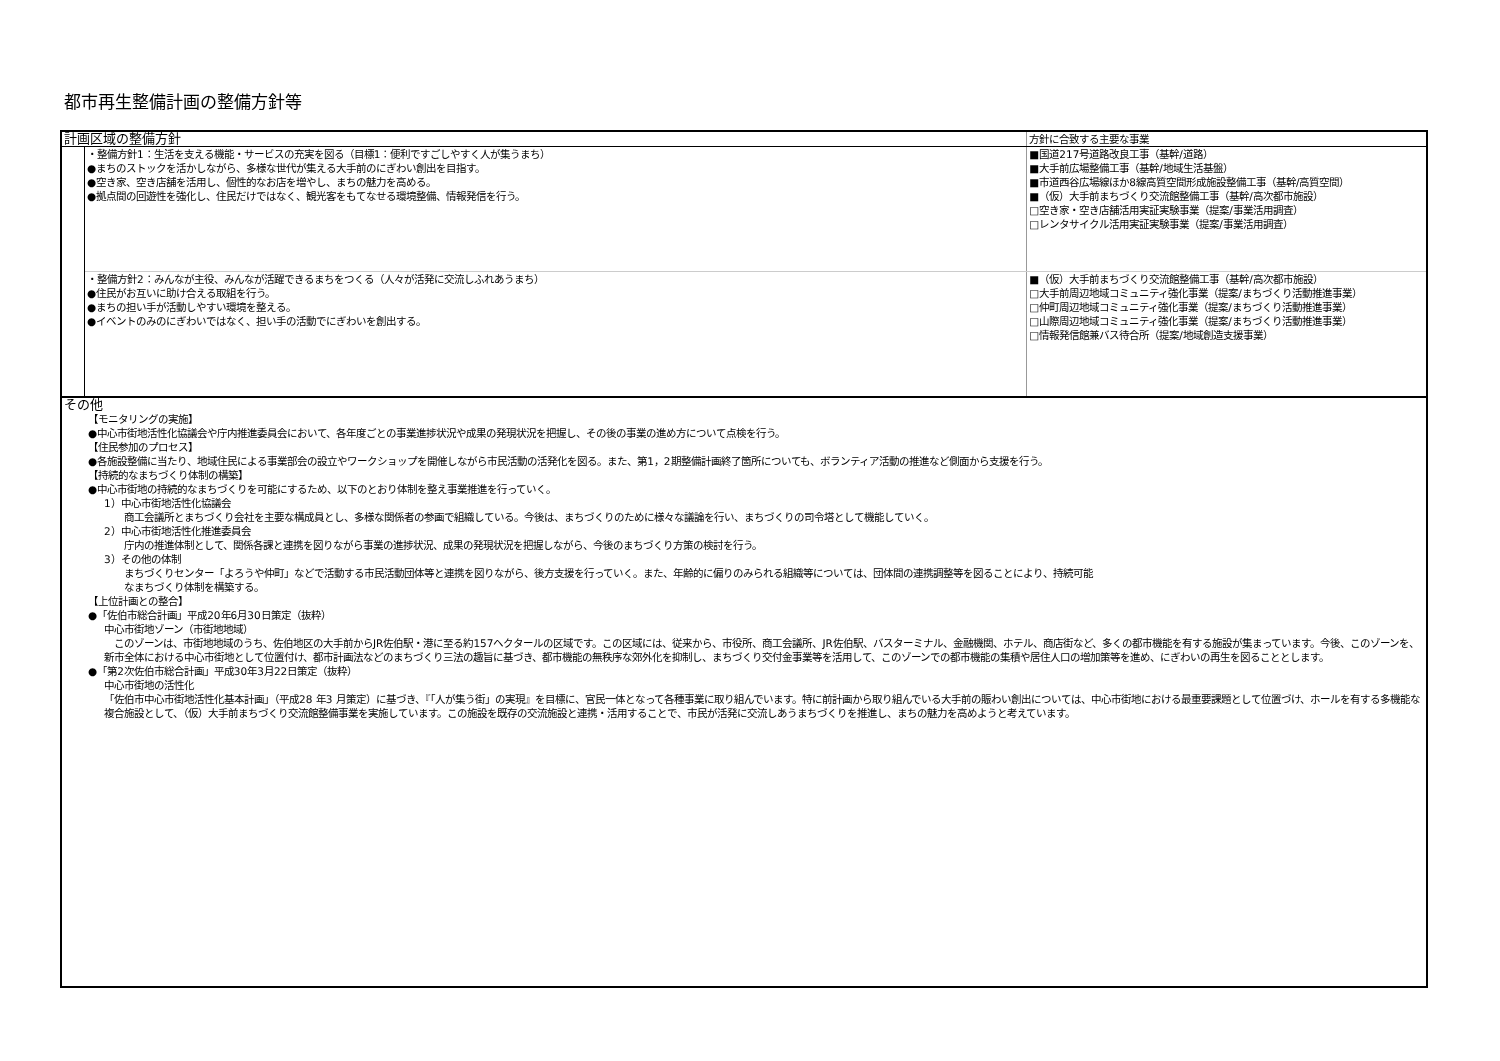都市再生整備計画の整備方針等
| 計画区域の整備方針 | | 方針に合致する主要な事業 |
| | ・整備方針1：生活を支える機能・サービスの充実を図る（目標1：便利ですごしやすく人が集うまち） ●まちのストックを活かしながら、多様な世代が集える大手前のにぎわい創出を目指す。 ●空き家、空き店舗を活用し、個性的なお店を増やし、まちの魅力を高める。 ●拠点間の回遊性を強化し、住民だけではなく、観光客をもてなせる環境整備、情報発信を行う。 | ■国道217号道路改良工事（基幹/道路） ■大手前広場整備工事（基幹/地域生活基盤） ■市道西谷広場線ほか8線高質空間形成施設整備工事（基幹/高質空間） ■（仮）大手前まちづくり交流館整備工事（基幹/高次都市施設） □空き家・空き店舗活用実証実験事業（提案/事業活用調査） □レンタサイクル活用実証実験事業（提案/事業活用調査） |
| | ・整備方針2：みんなが主役、みんなが活躍できるまちをつくる（人々が活発に交流しふれあうまち） ●住民がお互いに助け合える取組を行う。 ●まちの担い手が活動しやすい環境を整える。 ●イベントのみのにぎわいではなく、担い手の活動でにぎわいを創出する。 | ■（仮）大手前まちづくり交流館整備工事（基幹/高次都市施設） □大手前周辺地域コミュニティ強化事業（提案/まちづくり活動推進事業） □仲町周辺地域コミュニティ強化事業（提案/まちづくり活動推進事業） □山際周辺地域コミュニティ強化事業（提案/まちづくり活動推進事業） □情報発信館兼バス待合所（提案/地域創造支援事業） |
| その他 【モニタリングの実施】 ●中心市街地活性化協議会や庁内推進委員会において、各年度ごとの事業進捗状況や成果の発現状況を把握し、その後の事業の進め方について点検を行う。 【住民参加のプロセス】 ●各施設整備に当たり、地域住民による事業部会の設立やワークショップを開催しながら市民活動の活発化を図る。また、第1，2期整備計画終了箇所についても、ボランティア活動の推進など側面から支援を行う。 【持続的なまちづくり体制の構築】 ●中心市街地の持続的なまちづくりを可能にするため、以下のとおり体制を整え事業推進を行っていく。 1）中心市街地活性化協議会 商工会議所とまちづくり会社を主要な構成員とし、多様な関係者の参画で組織している。今後は、まちづくりのために様々な議論を行い、まちづくりの司令塔として機能していく。 2）中心市街地活性化推進委員会 庁内の推進体制として、関係各課と連携を図りながら事業の進捗状況、成果の発現状況を把握しながら、今後のまちづくり方策の検討を行う。 3）その他の体制 まちづくりセンター「よろうや仲町」などで活動する市民活動団体等と連携を図りながら、後方支援を行っていく。また、年齢的に偏りのみられる組織等については、団体間の連携調整等を図ることにより、持続可能 なまちづくり体制を構築する。 【上位計画との整合】 ●「佐伯市総合計画」平成20年6月30日策定（抜粋） 中心市街地ゾーン（市街地地域） このゾーンは、市街地地域のうち、佐伯地区の大手前からJR佐伯駅・港に至る約157ヘクタールの区域です。この区域には、従来から、市役所、商工会議所、JR佐伯駅、バスターミナル、金融機関、ホテル、商店街など、多くの都市機能を有する施設が集まっています。今後、このゾーンを、新市全体における中心市街地として位置付け、都市計画法などのまちづくり三法の趣旨に基づき、都市機能の無秩序な郊外化を抑制し、まちづくり交付金事業等を活用して、このゾーンでの都市機能の集積や居住人口の増加策等を進め、にぎわいの再生を図ることとします。 ●「第2次佐伯市総合計画」平成30年3月22日策定（抜粋） 中心市街地の活性化 「佐伯市中心市街地活性化基本計画」（平成28 年3 月策定）に基づき、『「人が集う街」の実現』を目標に、官民一体となって各種事業に取り組んでいます。特に前計画から取り組んでいる大手前の賑わい創出については、中心市街地における最重要課題として位置づけ、ホールを有する多機能な複合施設として、（仮）大手前まちづくり交流館整備事業を実施しています。この施設を既存の交流施設と連携・活用することで、市民が活発に交流しあうまちづくりを推進し、まちの魅力を高めようと考えています。 | | |